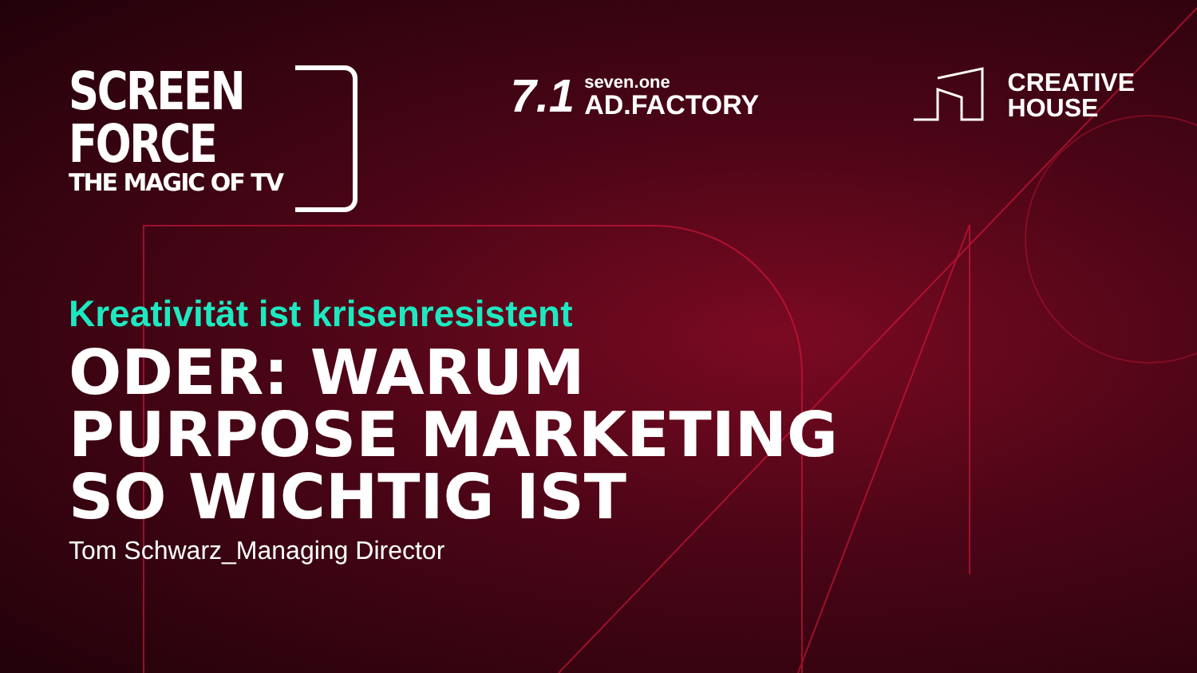SCREEN
FORCE
THE MAGIC OF TV
7.1
seven.one
AD.FACTORY
CREATIVE
HOUSE
Kreativität ist krisenresistent
ODER: WARUM
PURPOSE MARKETING
SO WICHTIG IST
Tom Schwarz_Managing Director